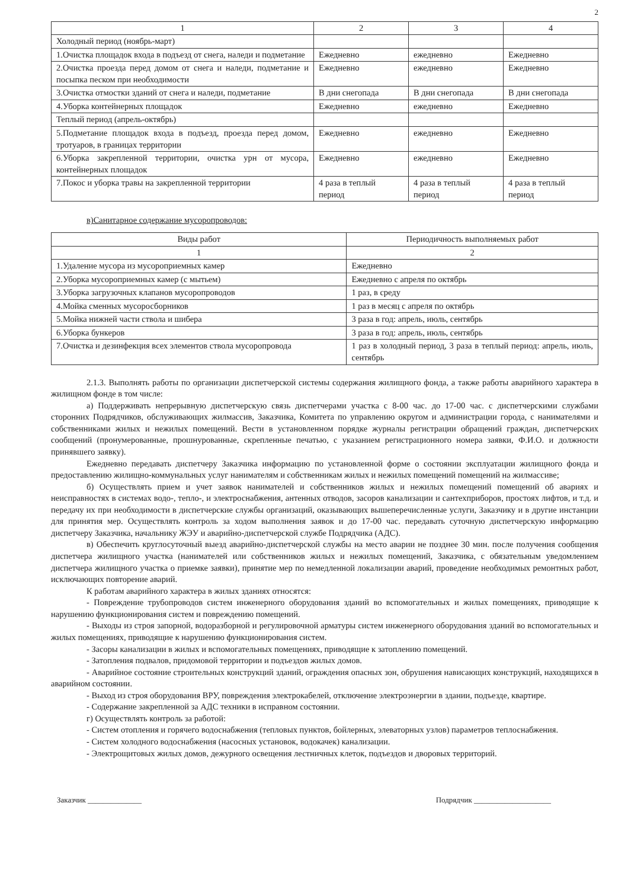2
| 1 | 2 | 3 | 4 |
| --- | --- | --- | --- |
| Холодный период (ноябрь-март) | | | |
| 1.Очистка площадок входа в подъезд от снега, наледи и подметание | Ежедневно | ежедневно | Ежедневно |
| 2.Очистка проезда перед домом от снега и наледи, подметание и посыпка песком при необходимости | Ежедневно | ежедневно | Ежедневно |
| 3.Очистка отмостки зданий от снега и наледи, подметание | В дни снегопада | В дни снегопада | В дни снегопада |
| 4.Уборка контейнерных площадок | Ежедневно | ежедневно | Ежедневно |
| Теплый период (апрель-октябрь) | | | |
| 5.Подметание площадок входа в подъезд, проезда перед домом, тротуаров, в границах территории | Ежедневно | ежедневно | Ежедневно |
| 6.Уборка закрепленной территории, очистка урн от мусора, контейнерных площадок | Ежедневно | ежедневно | Ежедневно |
| 7.Покос и уборка травы на закрепленной территории | 4 раза в теплый период | 4 раза в теплый период | 4 раза в теплый период |
в)Санитарное содержание мусоропроводов:
| Виды работ | Периодичность выполняемых работ |
| --- | --- |
| 1 | 2 |
| 1.Удаление мусора из мусороприемных камер | Ежедневно |
| 2.Уборка мусороприемных камер (с мытьем) | Ежедневно с апреля по октябрь |
| 3.Уборка загрузочных клапанов мусоропроводов | 1 раз, в среду |
| 4.Мойка сменных мусоросборников | 1 раз в месяц с апреля по октябрь |
| 5.Мойка нижней части ствола и шибера | 3 раза в год: апрель, июль, сентябрь |
| 6.Уборка бункеров | 3 раза в год: апрель, июль, сентябрь |
| 7.Очистка и дезинфекция всех элементов ствола мусоропровода | 1 раз в холодный период, 3 раза в теплый период: апрель, июль, сентябрь |
2.1.3. Выполнять работы по организации диспетчерской системы содержания жилищного фонда, а также работы аварийного характера в жилищном фонде в том числе:
а) Поддерживать непрерывную диспетчерскую связь диспетчерами участка с 8-00 час. до 17-00 час. с диспетчерскими службами сторонних Подрядчиков, обслуживающих жилмассив, Заказчика, Комитета по управлению округом и администрации города, с нанимателями и собственниками жилых и нежилых помещений. Вести в установленном порядке журналы регистрации обращений граждан, диспетчерских сообщений (пронумерованные, прошнурованные, скрепленные печатью, с указанием регистрационного номера заявки, Ф.И.О. и должности принявшего заявку).
Ежедневно передавать диспетчеру Заказчика информацию по установленной форме о состоянии эксплуатации жилищного фонда и предоставлению жилищно-коммунальных услуг нанимателям и собственникам жилых и нежилых помещений помещений на жилмассиве;
б) Осуществлять прием и учет заявок нанимателей и собственников жилых и нежилых помещений помещений об авариях и неисправностях в системах водо-, тепло-, и электроснабжения, антенных отводов, засоров канализации и сантехприборов, простоях лифтов, и т.д. и передачу их при необходимости в диспетчерские службы организаций, оказывающих вышеперечисленные услуги, Заказчику и в другие инстанции для принятия мер. Осуществлять контроль за ходом выполнения заявок и до 17-00 час. передавать суточную диспетчерскую информацию диспетчеру Заказчика, начальнику ЖЭУ и аварийно-диспетчерской службе Подрядчика (АДС).
в) Обеспечить круглосуточный выезд аварийно-диспетчерской службы на место аварии не позднее 30 мин. после получения сообщения диспетчера жилищного участка (нанимателей или собственников жилых и нежилых помещений, Заказчика, с обязательным уведомлением диспетчера жилищного участка о приемке заявки), принятие мер по немедленной локализации аварий, проведение необходимых ремонтных работ, исключающих повторение аварий.
К работам аварийного характера в жилых зданиях относятся:
- Повреждение трубопроводов систем инженерного оборудования зданий во вспомогательных и жилых помещениях, приводящие к нарушению функционирования систем и повреждению помещений.
- Выходы из строя запорной, водоразборной и регулировочной арматуры систем инженерного оборудования зданий во вспомогательных и жилых помещениях, приводящие к нарушению функционирования систем.
- Засоры канализации в жилых и вспомогательных помещениях, приводящие к затоплению помещений.
- Затопления подвалов, придомовой территории и подъездов жилых домов.
- Аварийное состояние строительных конструкций зданий, ограждения опасных зон, обрушения нависающих конструкций, находящихся в аварийном состоянии.
- Выход из строя оборудования ВРУ, повреждения электрокабелей, отключение электроэнергии в здании, подъезде, квартире.
- Содержание закрепленной за АДС техники в исправном состоянии.
г) Осуществлять контроль за работой:
- Систем отопления и горячего водоснабжения (тепловых пунктов, бойлерных, элеваторных узлов) параметров теплоснабжения.
- Систем холодного водоснабжения (насосных установок, водокачек) канализации.
- Электрощитовых жилых домов, дежурного освещения лестничных клеток, подъездов и дворовых территорий.
Заказчик ______________ Подрядчик ____________________